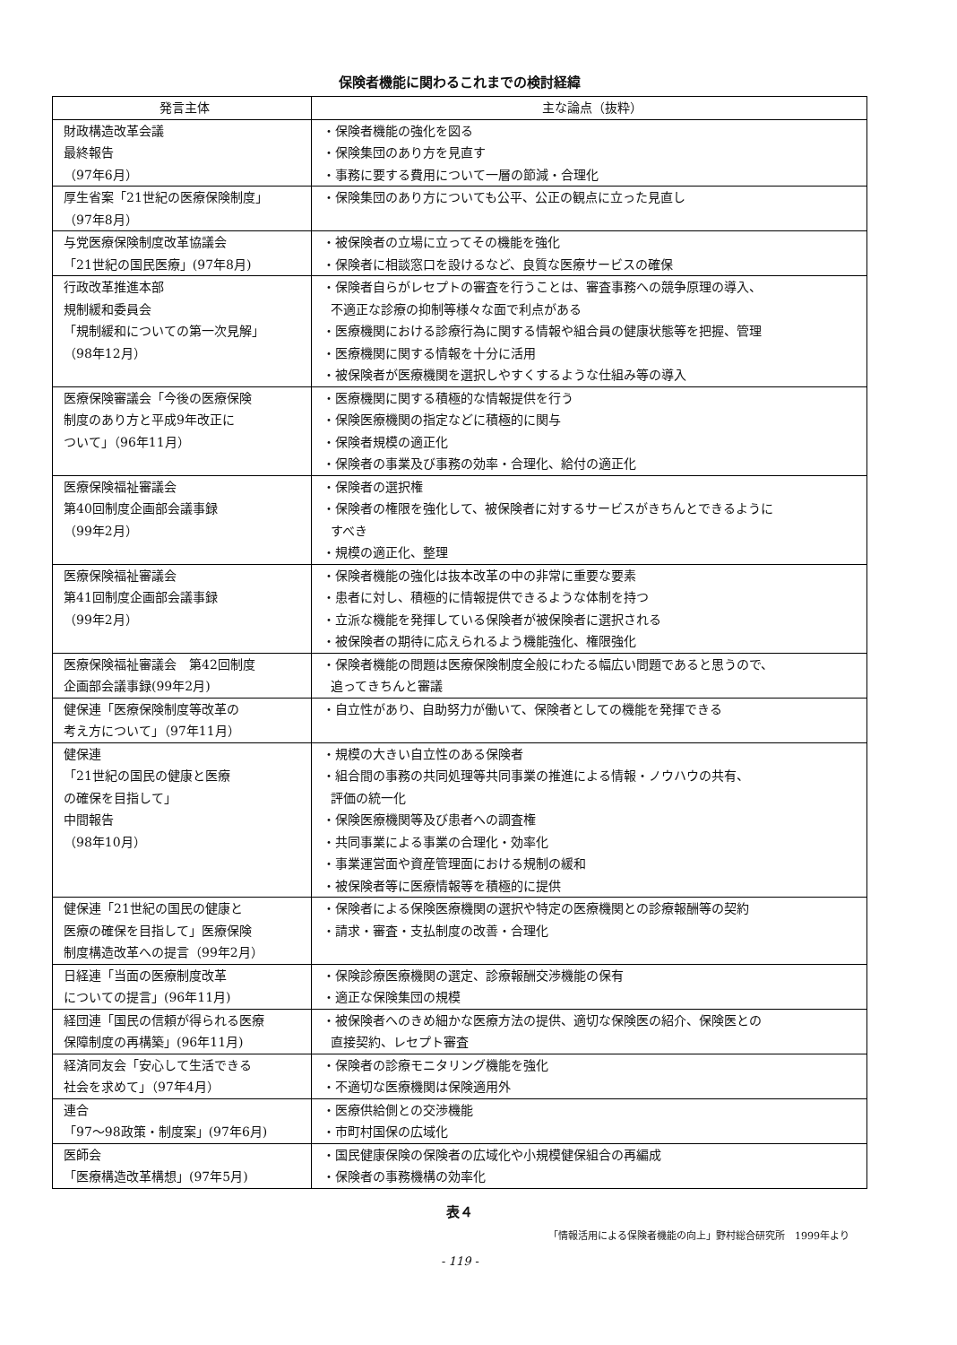保険者機能に関わるこれまでの検討経緯
| 発言主体 | 主な論点（抜粋） |
| --- | --- |
| 財政構造改革会議 最終報告 （97年6月） | ・保険者機能の強化を図る ・保険集団のあり方を見直す ・事務に要する費用について一層の節減・合理化 |
| 厚生省案「21世紀の医療保険制度」 （97年8月） | ・保険集団のあり方についても公平、公正の観点に立った見直し |
| 与党医療保険制度改革協議会 「21世紀の国民医療」(97年8月) | ・被保険者の立場に立ってその機能を強化 ・保険者に相談窓口を設けるなど、良質な医療サービスの確保 |
| 行政改革推進本部 規制緩和委員会 「規制緩和についての第一次見解」 （98年12月） | ・保険者自らがレセプトの審査を行うことは、審査事務への競争原理の導入、 不適正な診療の抑制等様々な面で利点がある ・医療機関における診療行為に関する情報や組合員の健康状態等を把握、管理 ・医療機関に関する情報を十分に活用 ・被保険者が医療機関を選択しやすくするような仕組み等の導入 |
| 医療保険審議会「今後の医療保険 制度のあり方と平成9年改正に ついて」（96年11月） | ・医療機関に関する積極的な情報提供を行う ・保険医療機関の指定などに積極的に関与 ・保険者規模の適正化 ・保険者の事業及び事務の効率・合理化、給付の適正化 |
| 医療保険福祉審議会 第40回制度企画部会議事録 （99年2月） | ・保険者の選択権 ・保険者の権限を強化して、被保険者に対するサービスがきちんとできるように すべき ・規模の適正化、整理 |
| 医療保険福祉審議会 第41回制度企画部会議事録 （99年2月） | ・保険者機能の強化は抜本改革の中の非常に重要な要素 ・患者に対し、積極的に情報提供できるような体制を持つ ・立派な機能を発揮している保険者が被保険者に選択される ・被保険者の期待に応えられるよう機能強化、権限強化 |
| 医療保険福祉審議会 第42回制度 企画部会議事録(99年2月) | ・保険者機能の問題は医療保険制度全般にわたる幅広い問題であると思うので、 追ってきちんと審議 |
| 健保連「医療保険制度等改革の 考え方について」（97年11月） | ・自立性があり、自助努力が働いて、保険者としての機能を発揮できる |
| 健保連 「21世紀の国民の健康と医療 の確保を目指して」 中間報告 （98年10月） | ・規模の大きい自立性のある保険者 ・組合間の事務の共同処理等共同事業の推進による情報・ノウハウの共有、 評価の統一化 ・保険医療機関等及び患者への調査権 ・共同事業による事業の合理化・効率化 ・事業運営面や資産管理面における規制の緩和 ・被保険者等に医療情報等を積極的に提供 |
| 健保連「21世紀の国民の健康と 医療の確保を目指して」医療保険 制度構造改革への提言（99年2月） | ・保険者による保険医療機関の選択や特定の医療機関との診療報酬等の契約 ・請求・審査・支払制度の改善・合理化 |
| 日経連「当面の医療制度改革 についての提言」(96年11月) | ・保険診療医療機関の選定、診療報酬交渉機能の保有 ・適正な保険集団の規模 |
| 経団連「国民の信頼が得られる医療 保障制度の再構築」(96年11月) | ・被保険者へのきめ細かな医療方法の提供、適切な保険医の紹介、保険医との 直接契約、レセプト審査 |
| 経済同友会「安心して生活できる 社会を求めて」（97年4月） | ・保険者の診療モニタリング機能を強化 ・不適切な医療機関は保険適用外 |
| 連合 「97～98政策・制度案」(97年6月) | ・医療供給側との交渉機能 ・市町村国保の広域化 |
| 医師会 「医療構造改革構想」(97年5月) | ・国民健康保険の保険者の広域化や小規模健保組合の再編成 ・保険者の事務機構の効率化 |
表４
「情報活用による保険者機能の向上」野村総合研究所　1999年より
- 119 -